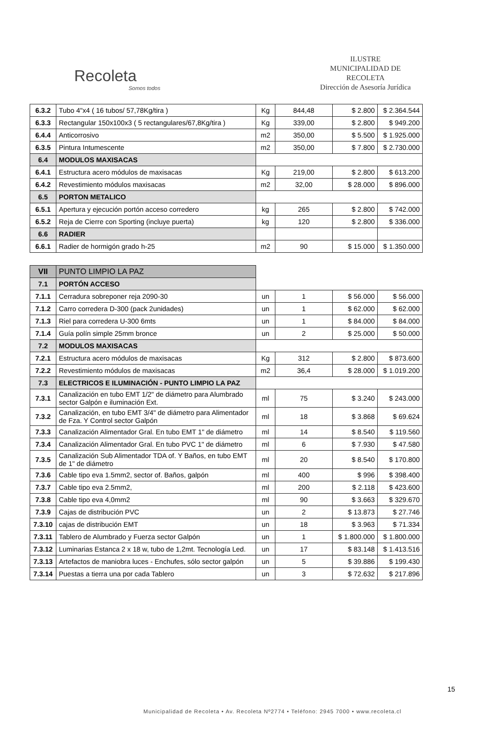Recoleta
Somos todos
ILUSTRE
MUNICIPALIDAD DE
RECOLETA
Dirección de Asesoría Jurídica
| 6.3.2 | Tubo 4"x4 ( 16 tubos/ 57,78Kg/tira ) | Kg | 844,48 | $ 2.800 | $ 2.364.544 |
| 6.3.3 | Rectangular 150x100x3 ( 5 rectangulares/67,8Kg/tira ) | Kg | 339,00 | $ 2.800 | $ 949.200 |
| 6.4.4 | Anticorrosivo | m2 | 350,00 | $ 5.500 | $ 1.925.000 |
| 6.3.5 | Pintura Intumescente | m2 | 350,00 | $ 7.800 | $ 2.730.000 |
| 6.4 | MODULOS MAXISACAS | | | | |
| 6.4.1 | Estructura acero módulos de maxisacas | Kg | 219,00 | $ 2.800 | $ 613.200 |
| 6.4.2 | Revestimiento módulos maxisacas | m2 | 32,00 | $ 28.000 | $ 896.000 |
| 6.5 | PORTON METALICO | | | | |
| 6.5.1 | Apertura y ejecución portón acceso corredero | kg | 265 | $ 2.800 | $ 742.000 |
| 6.5.2 | Reja de Cierre con Sporting (incluye puerta) | kg | 120 | $ 2.800 | $ 336.000 |
| 6.6 | RADIER | | | | |
| 6.6.1 | Radier de hormigón grado h-25 | m2 | 90 | $ 15.000 | $ 1.350.000 |
| VII | PUNTO LIMPIO LA PAZ | | | | |
| 7.1 | PORTÓN ACCESO | | | | |
| 7.1.1 | Cerradura sobreponer reja 2090-30 | un | 1 | $ 56.000 | $ 56.000 |
| 7.1.2 | Carro corredera D-300 (pack 2unidades) | un | 1 | $ 62.000 | $ 62.000 |
| 7.1.3 | Riel para corredera U-300 6mts | un | 1 | $ 84.000 | $ 84.000 |
| 7.1.4 | Guía polín simple 25mm bronce | un | 2 | $ 25.000 | $ 50.000 |
| 7.2 | MODULOS MAXISACAS | | | | |
| 7.2.1 | Estructura acero módulos de maxisacas | Kg | 312 | $ 2.800 | $ 873.600 |
| 7.2.2 | Revestimiento módulos de maxisacas | m2 | 36,4 | $ 28.000 | $ 1.019.200 |
| 7.3 | ELECTRICOS E ILUMINACIÓN - PUNTO LIMPIO LA PAZ | | | | |
| 7.3.1 | Canalización en tubo EMT 1/2" de diámetro para Alumbrado sector Galpón e iluminación Ext. | ml | 75 | $ 3.240 | $ 243.000 |
| 7.3.2 | Canalización, en tubo EMT 3/4" de diámetro para Alimentador de Fza. Y Control sector Galpón | ml | 18 | $ 3.868 | $ 69.624 |
| 7.3.3 | Canalización Alimentador Gral. En tubo EMT 1" de diámetro | ml | 14 | $ 8.540 | $ 119.560 |
| 7.3.4 | Canalización Alimentador Gral. En tubo PVC 1" de diámetro | ml | 6 | $ 7.930 | $ 47.580 |
| 7.3.5 | Canalización Sub Alimentador TDA of. Y Baños, en tubo EMT de 1" de diámetro | ml | 20 | $ 8.540 | $ 170.800 |
| 7.3.6 | Cable tipo eva 1.5mm2, sector of. Baños, galpón | ml | 400 | $ 996 | $ 398.400 |
| 7.3.7 | Cable tipo eva 2.5mm2, | ml | 200 | $ 2.118 | $ 423.600 |
| 7.3.8 | Cable tipo eva 4,0mm2 | ml | 90 | $ 3.663 | $ 329.670 |
| 7.3.9 | Cajas de distribución PVC | un | 2 | $ 13.873 | $ 27.746 |
| 7.3.10 | cajas de distribución EMT | un | 18 | $ 3.963 | $ 71.334 |
| 7.3.11 | Tablero de Alumbrado y Fuerza sector Galpón | un | 1 | $ 1.800.000 | $ 1.800.000 |
| 7.3.12 | Luminarias Estanca 2 x 18 w, tubo de 1,2mt. Tecnología Led. | un | 17 | $ 83.148 | $ 1.413.516 |
| 7.3.13 | Artefactos de maniobra luces - Enchufes, sólo sector galpón | un | 5 | $ 39.886 | $ 199.430 |
| 7.3.14 | Puestas a tierra una por cada Tablero | un | 3 | $ 72.632 | $ 217.896 |
15
Municipalidad de Recoleta • Av. Recoleta Nº2774 • Teléfono: 2945 7000 • www.recoleta.cl